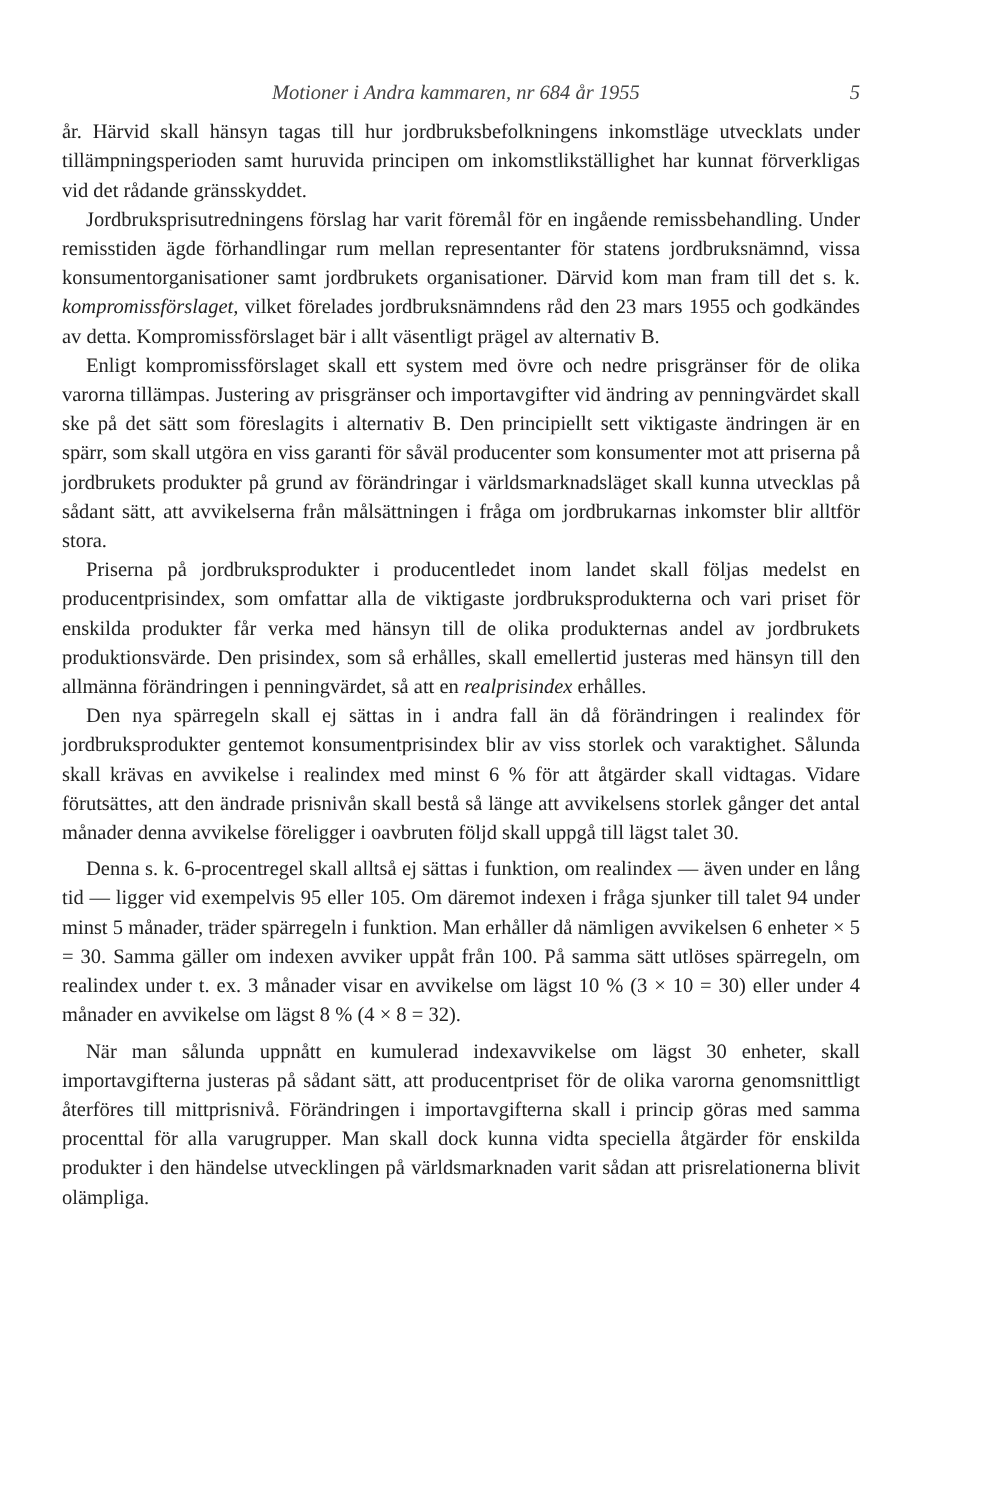Motioner i Andra kammaren, nr 684 år 1955 5
år. Härvid skall hänsyn tagas till hur jordbruksbefolkningens inkomstläge utvecklats under tillämpningsperioden samt huruvida principen om inkomstlikställighet har kunnat förverkligas vid det rådande gränsskyddet.
Jordbruksprisutredningens förslag har varit föremål för en ingående remissbehandling. Under remisstiden ägde förhandlingar rum mellan representanter för statens jordbruksnämnd, vissa konsumentorganisationer samt jordbrukets organisationer. Därvid kom man fram till det s. k. kompromissförslaget, vilket förelades jordbruksnämndens råd den 23 mars 1955 och godkändes av detta. Kompromissförslaget bär i allt väsentligt prägel av alternativ B.
Enligt kompromissförslaget skall ett system med övre och nedre prisgränser för de olika varorna tillämpas. Justering av prisgränser och importavgifter vid ändring av penningvärdet skall ske på det sätt som föreslagits i alternativ B. Den principiellt sett viktigaste ändringen är en spärr, som skall utgöra en viss garanti för såväl producenter som konsumenter mot att priserna på jordbrukets produkter på grund av förändringar i världsmarknadsläget skall kunna utvecklas på sådant sätt, att avvikelserna från målsättningen i fråga om jordbrukarnas inkomster blir alltför stora.
Priserna på jordbruksprodukter i producentledet inom landet skall följas medelst en producentprisindex, som omfattar alla de viktigaste jordbruksprodukterna och vari priset för enskilda produkter får verka med hänsyn till de olika produkternas andel av jordbrukets produktionsvärde. Den prisindex, som så erhålles, skall emellertid justeras med hänsyn till den allmänna förändringen i penningvärdet, så att en realprisindex erhålles.
Den nya spärregeln skall ej sättas in i andra fall än då förändringen i realindex för jordbruksprodukter gentemot konsumentprisindex blir av viss storlek och varaktighet. Sålunda skall krävas en avvikelse i realindex med minst 6 % för att åtgärder skall vidtagas. Vidare förutsättes, att den ändrade prisnivån skall bestå så länge att avvikelsens storlek gånger det antal månader denna avvikelse föreligger i oavbruten följd skall uppgå till lägst talet 30.
Denna s. k. 6-procentregel skall alltså ej sättas i funktion, om realindex — även under en lång tid — ligger vid exempelvis 95 eller 105. Om däremot indexen i fråga sjunker till talet 94 under minst 5 månader, träder spärregeln i funktion. Man erhåller då nämligen avvikelsen 6 enheter × 5 = 30. Samma gäller om indexen avviker uppåt från 100. På samma sätt utlöses spärregeln, om realindex under t. ex. 3 månader visar en avvikelse om lägst 10 % (3 × 10 = 30) eller under 4 månader en avvikelse om lägst 8 % (4 × 8 = 32).
När man sålunda uppnått en kumulerad indexavvikelse om lägst 30 enheter, skall importavgifterna justeras på sådant sätt, att producentpriset för de olika varorna genomsnittligt återföres till mittprisnivå. Förändringen i importavgifterna skall i princip göras med samma procenttal för alla varugrupper. Man skall dock kunna vidta speciella åtgärder för enskilda produkter i den händelse utvecklingen på världsmarknaden varit sådan att prisrelationerna blivit olämpliga.